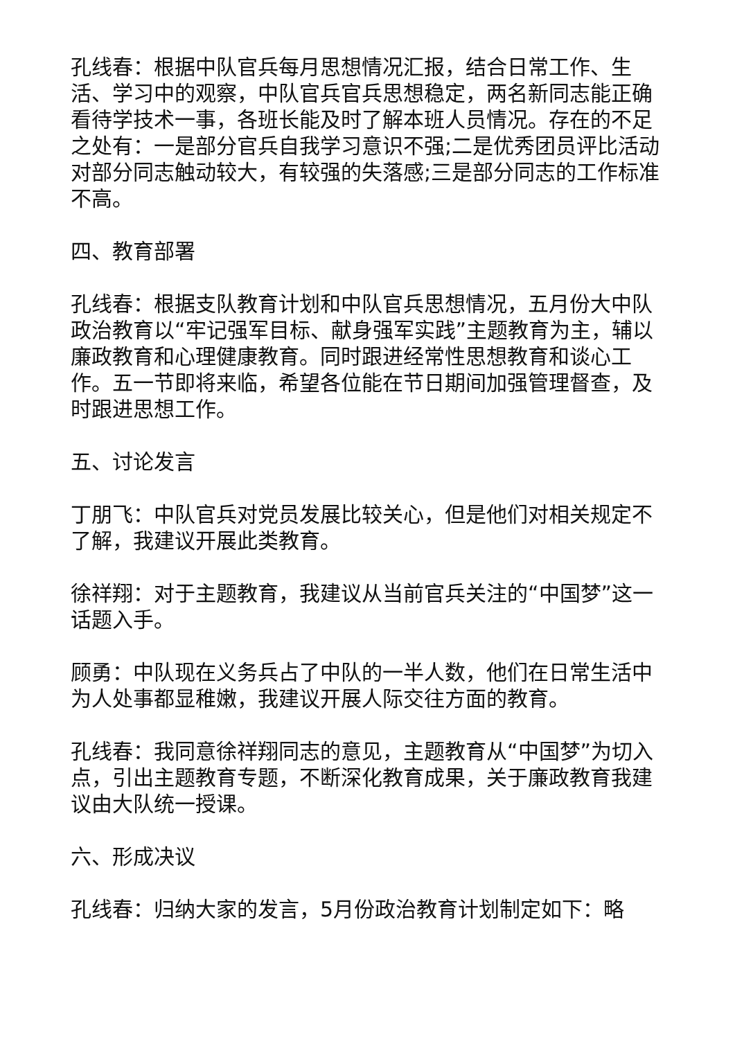孔线春：根据中队官兵每月思想情况汇报，结合日常工作、生活、学习中的观察，中队官兵官兵思想稳定，两名新同志能正确看待学技术一事，各班长能及时了解本班人员情况。存在的不足之处有：一是部分官兵自我学习意识不强;二是优秀团员评比活动对部分同志触动较大，有较强的失落感;三是部分同志的工作标准不高。
四、教育部署
孔线春：根据支队教育计划和中队官兵思想情况，五月份大中队政治教育以“牢记强军目标、献身强军实践”主题教育为主，辅以廉政教育和心理健康教育。同时跟进经常性思想教育和谈心工作。五一节即将来临，希望各位能在节日期间加强管理督查，及时跟进思想工作。
五、讨论发言
丁朋飞：中队官兵对党员发展比较关心，但是他们对相关规定不了解，我建议开展此类教育。
徐祥翔：对于主题教育，我建议从当前官兵关注的“中国梦”这一话题入手。
顾勇：中队现在义务兵占了中队的一半人数，他们在日常生活中为人处事都显稚嫩，我建议开展人际交往方面的教育。
孔线春：我同意徐祥翔同志的意见，主题教育从“中国梦”为切入点，引出主题教育专题，不断深化教育成果，关于廉政教育我建议由大队统一授课。
六、形成决议
孔线春：归纳大家的发言，5月份政治教育计划制定如下：略